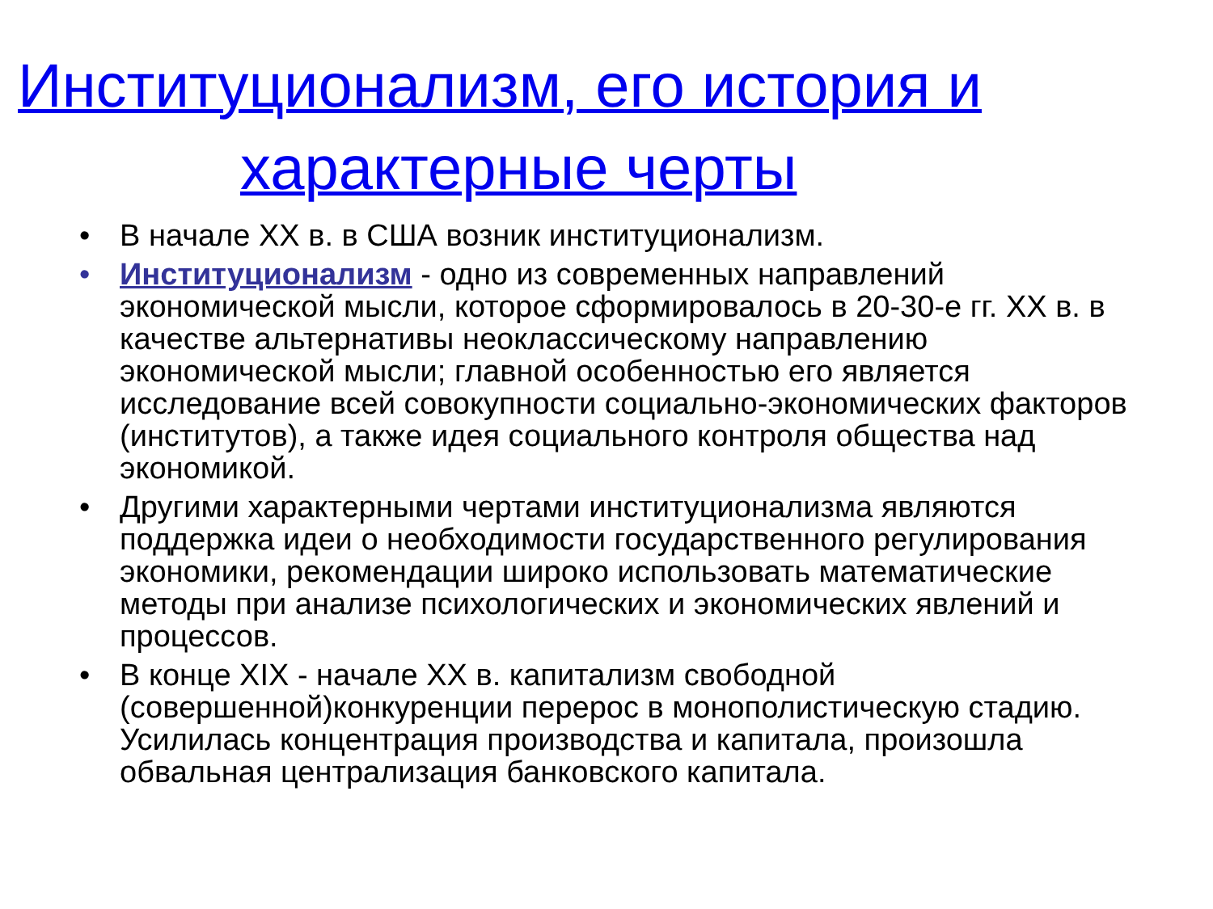Институционализм, его история и
характерные черты
• В начале XX в. в США возник институционализм.
• Институционализм - одно из современных направлений экономической мысли, которое сформировалось в 20-30-е гг. XX в. в качестве альтернативы неоклассическому направлению экономической мысли; главной особенностью его является исследование всей совокупности социально-экономических факторов (институтов), а также идея социального контроля общества над экономикой.
• Другими характерными чертами институционализма являются поддержка идеи о необходимости государственного регулирования экономики, рекомендации широко использовать математические методы при анализе психологических и экономических явлений и процессов.
• В конце XIX - начале XX в. капитализм свободной (совершенной)конкуренции перерос в монополистическую стадию. Усилилась концентрация производства и капитала, произошла обвальная централизация банковского капитала.